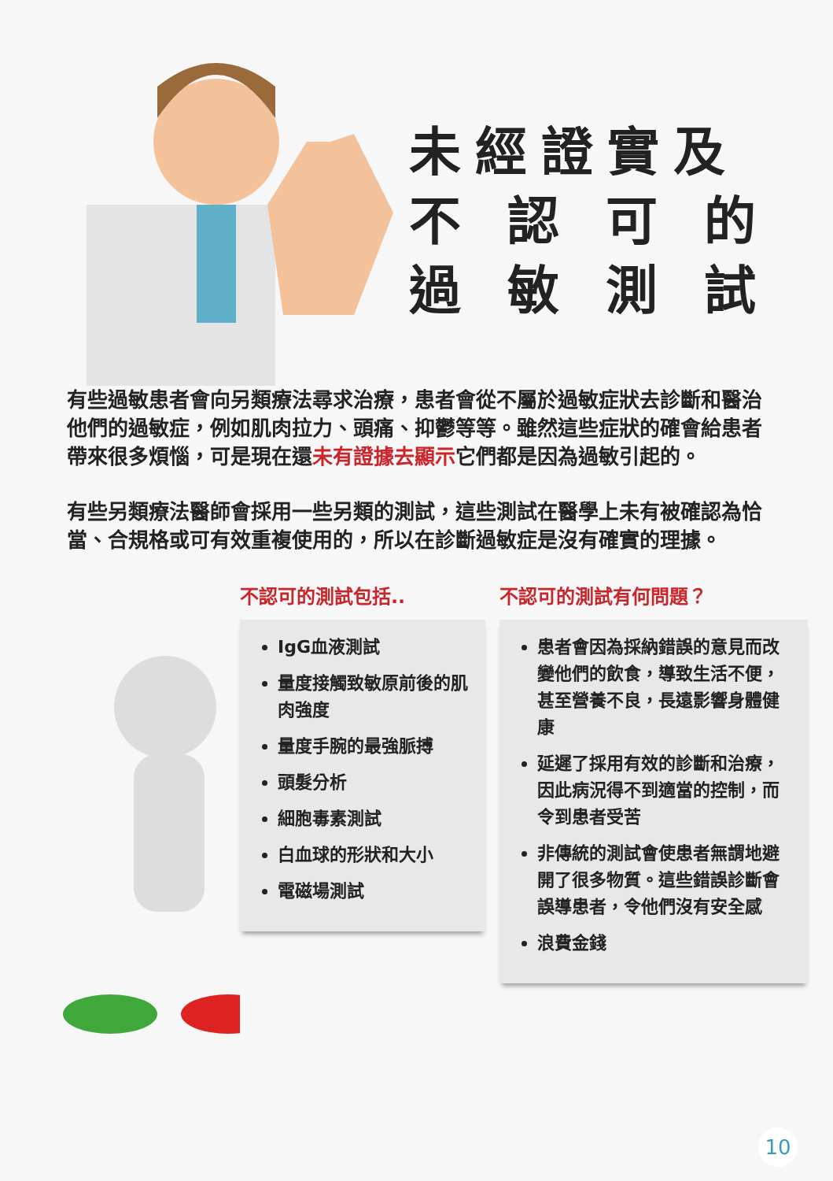未經證實及
不 認 可 的
過 敏 測 試
有些過敏患者會向另類療法尋求治療，患者會從不屬於過敏症狀去診斷和醫治他們的過敏症，例如肌肉拉力、頭痛、抑鬱等等。雖然這些症狀的確會給患者帶來很多煩惱，可是現在還未有證據去顯示它們都是因為過敏引起的。
有些另類療法醫師會採用一些另類的測試，這些測試在醫學上未有被確認為恰當、合規格或可有效重複使用的，所以在診斷過敏症是沒有確實的理據。
不認可的測試包括..
IgG血液測試
量度接觸致敏原前後的肌肉強度
量度手腕的最強脈搏
頭髮分析
細胞毒素測試
白血球的形狀和大小
電磁場測試
不認可的測試有何問題？
患者會因為採納錯誤的意見而改變他們的飲食，導致生活不便，甚至營養不良，長遠影響身體健康
延遲了採用有效的診斷和治療，因此病況得不到適當的控制，而令到患者受苦
非傳統的測試會使患者無謂地避開了很多物質。這些錯誤診斷會誤導患者，令他們沒有安全感
浪費金錢
10